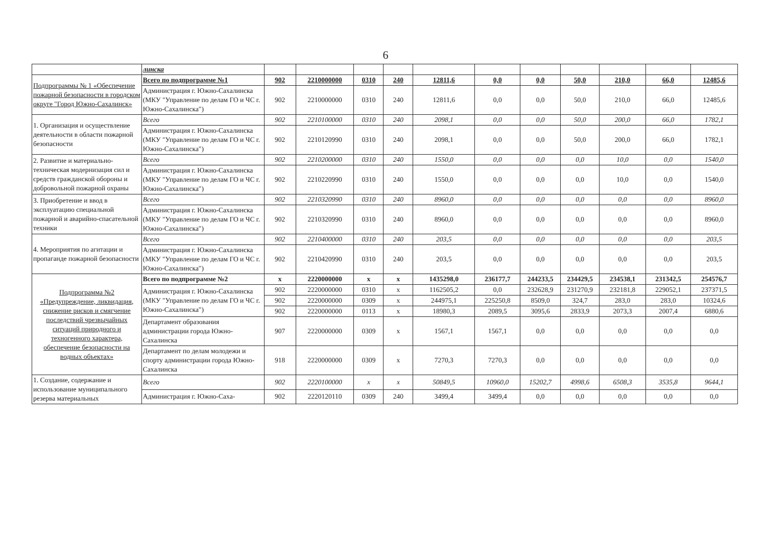6
| | линска | | | | | | | | | | | |
| Подпрограммы № 1 «Обеспечение пожарной безопасности в городском округе "Город Южно-Сахалинск» | Всего по подпрограмме №1 | 902 | 2210000000 | 0310 | 240 | 12811,6 | 0,0 | 0,0 | 50,0 | 210,0 | 66,0 | 12485,6 |
| | Администрация г. Южно-Сахалинска (МКУ "Управление по делам ГО и ЧС г. Южно-Сахалинска") | 902 | 2210000000 | 0310 | 240 | 12811,6 | 0,0 | 0,0 | 50,0 | 210,0 | 66,0 | 12485,6 |
| 1. Организация и осуществление деятельности в области пожарной безопасности | Всего | 902 | 2210100000 | 0310 | 240 | 2098,1 | 0,0 | 0,0 | 50,0 | 200,0 | 66,0 | 1782,1 |
| | Администрация г. Южно-Сахалинска (МКУ "Управление по делам ГО и ЧС г. Южно-Сахалинска") | 902 | 2210120990 | 0310 | 240 | 2098,1 | 0,0 | 0,0 | 50,0 | 200,0 | 66,0 | 1782,1 |
| 2. Развитие и материально-техническая модернизация сил и средств гражданской обороны и добровольной пожарной охраны | Всего | 902 | 2210200000 | 0310 | 240 | 1550,0 | 0,0 | 0,0 | 0,0 | 10,0 | 0,0 | 1540,0 |
| | Администрация г. Южно-Сахалинска (МКУ "Управление по делам ГО и ЧС г. Южно-Сахалинска") | 902 | 2210220990 | 0310 | 240 | 1550,0 | 0,0 | 0,0 | 0,0 | 10,0 | 0,0 | 1540,0 |
| 3. Приобретение и ввод в эксплуатацию специальной пожарной и аварийно-спасательной техники | Всего | 902 | 2210320990 | 0310 | 240 | 8960,0 | 0,0 | 0,0 | 0,0 | 0,0 | 0,0 | 8960,0 |
| | Администрация г. Южно-Сахалинска (МКУ "Управление по делам ГО и ЧС г. Южно-Сахалинска") | 902 | 2210320990 | 0310 | 240 | 8960,0 | 0,0 | 0,0 | 0,0 | 0,0 | 0,0 | 8960,0 |
| 4. Мероприятия по агитации и пропаганде пожарной безопасности | Всего | 902 | 2210400000 | 0310 | 240 | 203,5 | 0,0 | 0,0 | 0,0 | 0,0 | 0,0 | 203,5 |
| | Администрация г. Южно-Сахалинска (МКУ "Управление по делам ГО и ЧС г. Южно-Сахалинска") | 902 | 2210420990 | 0310 | 240 | 203,5 | 0,0 | 0,0 | 0,0 | 0,0 | 0,0 | 203,5 |
| Подпрограмма №2 «Предупреждение, ликвидация, снижение рисков и смягчение последствий чрезвычайных ситуаций природного и техногенного характера, обеспечение безопасности на водных объектах» | Всего по подпрограмме №2 | x | 2220000000 | x | x | 1435298,0 | 236177,7 | 244233,5 | 234429,5 | 234538,1 | 231342,5 | 254576,7 |
| | Администрация г. Южно-Сахалинска (МКУ "Управление по делам ГО и ЧС г. Южно-Сахалинска") | 902 | 2220000000 | 0310 | x | 1162505,2 | 0,0 | 232628,9 | 231270,9 | 232181,8 | 229052,1 | 237371,5 |
| | | 902 | 2220000000 | 0309 | x | 244975,1 | 225250,8 | 8509,0 | 324,7 | 283,0 | 283,0 | 10324,6 |
| | | 902 | 2220000000 | 0113 | x | 18980,3 | 2089,5 | 3095,6 | 2833,9 | 2073,3 | 2007,4 | 6880,6 |
| | Департамент образования администрации города Южно-Сахалинска | 907 | 2220000000 | 0309 | x | 1567,1 | 1567,1 | 0,0 | 0,0 | 0,0 | 0,0 | 0,0 |
| | Департамент по делам молодежи и спорту администрации города Южно-Сахалинска | 918 | 2220000000 | 0309 | x | 7270,3 | 7270,3 | 0,0 | 0,0 | 0,0 | 0,0 | 0,0 |
| 1. Создание, содержание и использование муниципального резерва материальных | Всего | 902 | 2220100000 | x | x | 50849,5 | 10960,0 | 15202,7 | 4998,6 | 6508,3 | 3535,8 | 9644,1 |
| | Администрация г. Южно-Саха- | 902 | 2220120110 | 0309 | 240 | 3499,4 | 3499,4 | 0,0 | 0,0 | 0,0 | 0,0 | 0,0 |